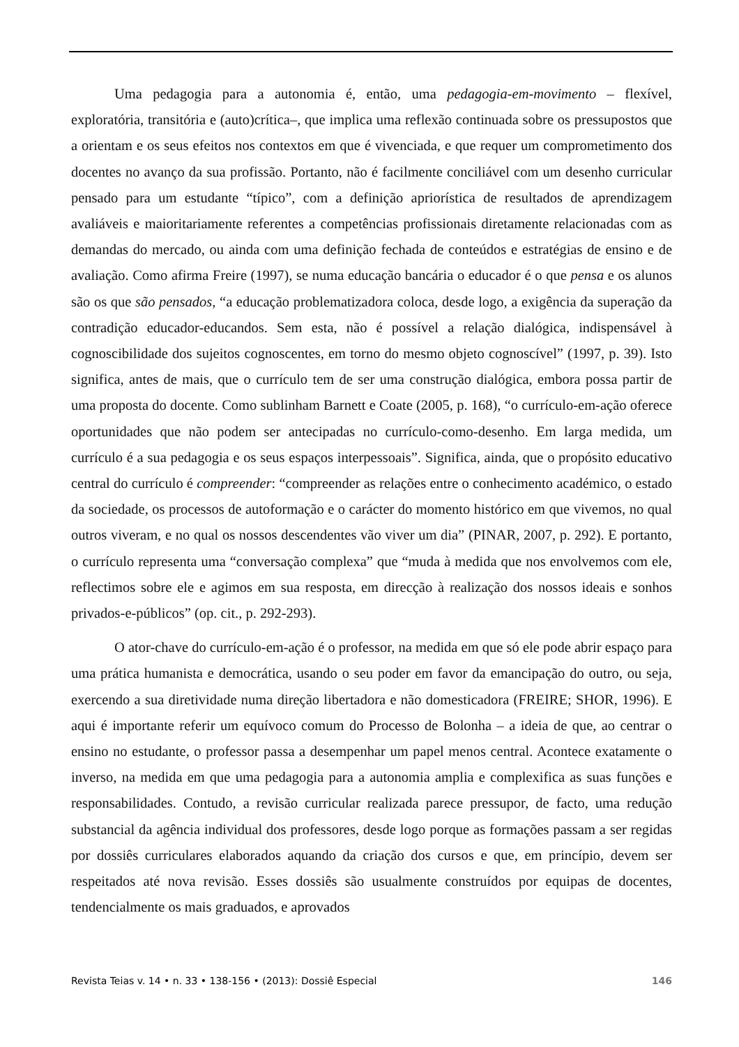Uma pedagogia para a autonomia é, então, uma pedagogia-em-movimento – flexível, exploratória, transitória e (auto)crítica–, que implica uma reflexão continuada sobre os pressupostos que a orientam e os seus efeitos nos contextos em que é vivenciada, e que requer um comprometimento dos docentes no avanço da sua profissão. Portanto, não é facilmente conciliável com um desenho curricular pensado para um estudante “típico”, com a definição apriorística de resultados de aprendizagem avaliáveis e maioritariamente referentes a competências profissionais diretamente relacionadas com as demandas do mercado, ou ainda com uma definição fechada de conteúdos e estratégias de ensino e de avaliação. Como afirma Freire (1997), se numa educação bancária o educador é o que pensa e os alunos são os que são pensados, “a educação problematizadora coloca, desde logo, a exigência da superação da contradição educador-educandos. Sem esta, não é possível a relação dialógica, indispensável à cognoscibilidade dos sujeitos cognoscentes, em torno do mesmo objeto cognoscível” (1997, p. 39). Isto significa, antes de mais, que o currículo tem de ser uma construção dialógica, embora possa partir de uma proposta do docente. Como sublinham Barnett e Coate (2005, p. 168), “o currículo-em-ação oferece oportunidades que não podem ser antecipadas no currículo-como-desenho. Em larga medida, um currículo é a sua pedagogia e os seus espaços interpessoais”. Significa, ainda, que o propósito educativo central do currículo é compreender: “compreender as relações entre o conhecimento académico, o estado da sociedade, os processos de autoformação e o carácter do momento histórico em que vivemos, no qual outros viveram, e no qual os nossos descendentes vão viver um dia” (PINAR, 2007, p. 292). E portanto, o currículo representa uma “conversação complexa” que “muda à medida que nos envolvemos com ele, reflectimos sobre ele e agimos em sua resposta, em direcção à realização dos nossos ideais e sonhos privados-e-públicos” (op. cit., p. 292-293).
O ator-chave do currículo-em-ação é o professor, na medida em que só ele pode abrir espaço para uma prática humanista e democrática, usando o seu poder em favor da emancipação do outro, ou seja, exercendo a sua diretividade numa direção libertadora e não domesticadora (FREIRE; SHOR, 1996). E aqui é importante referir um equívoco comum do Processo de Bolonha – a ideia de que, ao centrar o ensino no estudante, o professor passa a desempenhar um papel menos central. Acontece exatamente o inverso, na medida em que uma pedagogia para a autonomia amplia e complexifica as suas funções e responsabilidades. Contudo, a revisão curricular realizada parece pressupor, de facto, uma redução substancial da agência individual dos professores, desde logo porque as formações passam a ser regidas por dossiês curriculares elaborados aquando da criação dos cursos e que, em princípio, devem ser respeitados até nova revisão. Esses dossiês são usualmente construídos por equipas de docentes, tendencialmente os mais graduados, e aprovados
Revista Teias v. 14 • n. 33 • 138-156 • (2013): Dossiê Especial 146